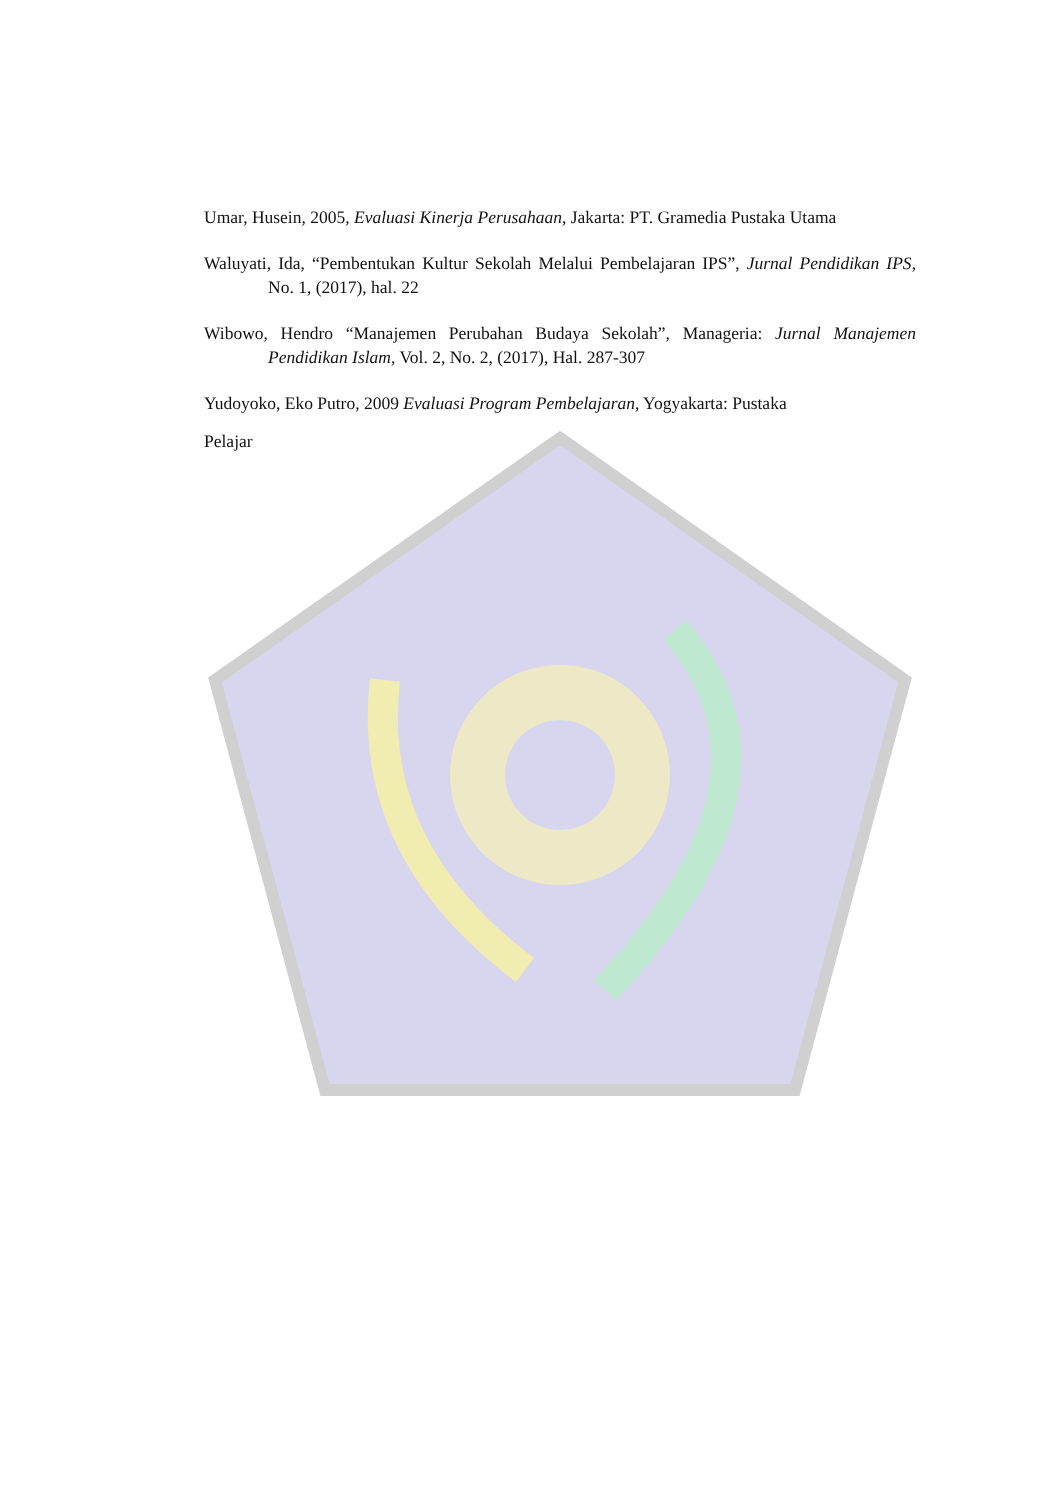Umar, Husein, 2005, Evaluasi Kinerja Perusahaan, Jakarta: PT. Gramedia Pustaka Utama
Waluyati, Ida, “Pembentukan Kultur Sekolah Melalui Pembelajaran IPS”, Jurnal Pendidikan IPS, No. 1, (2017), hal. 22
Wibowo, Hendro “Manajemen Perubahan Budaya Sekolah”, Manageria: Jurnal Manajemen Pendidikan Islam, Vol. 2, No. 2, (2017), Hal. 287-307
Yudoyoko, Eko Putro, 2009 Evaluasi Program Pembelajaran, Yogyakarta: Pustaka
Pelajar